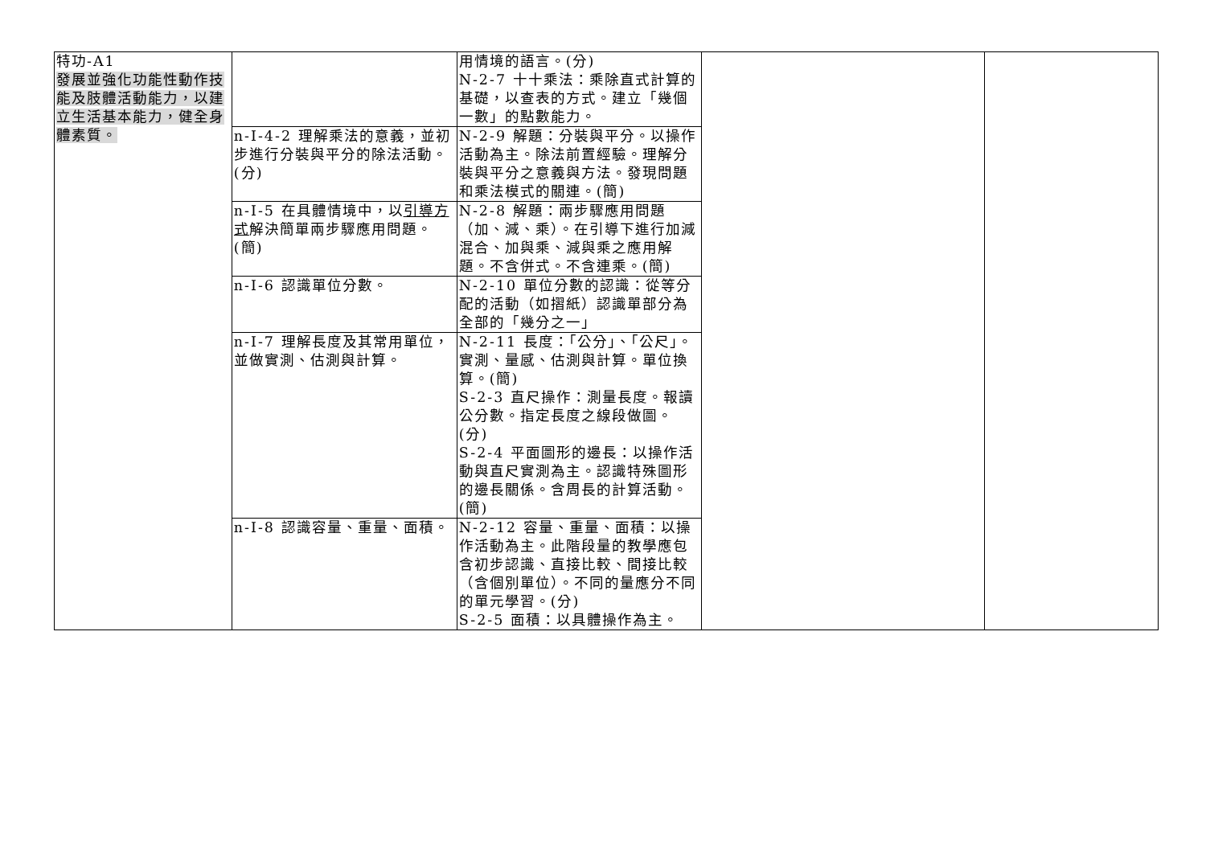| 特功-A1 發展並強化功能性動作技能及肢體活動能力，以建立生活基本能力，健全身體素質。 | | 用情境的語言。(分) N-2-7 十十乘法：乘除直式計算的基礎，以查表的方式。建立「幾個一數」的點數能力。 | | |
| | n-I-4-2 理解乘法的意義，並初步進行分裝與平分的除法活動。(分) | N-2-9 解題：分裝與平分。以操作活動為主。除法前置經驗。理解分裝與平分之意義與方法。發現問題和乘法模式的關連。(簡) | | |
| | n-I-5 在具體情境中，以 引導方式 解決簡單兩步驟應用問題。(簡) | N-2-8 解題：兩步驟應用問題（加、減、乘）。在引導下進行加減混合、加與乘、減與乘之應用解題。不含併式。不含連乘。(簡) | | |
| | n-I-6 認識單位分數。 | N-2-10 單位分數的認識：從等分配的活動（如摺紙）認識單部分為全部的「幾分之一」 | | |
| | n-I-7 理解長度及其常用單位，並做實測、估測與計算。 | N-2-11 長度：「公分」、「公尺」。實測、量感、估測與計算。單位換算。(簡) S-2-3 直尺操作：測量長度。報讀公分數。指定長度之線段做圖。(分) S-2-4 平面圖形的邊長：以操作活動與直尺實測為主。認識特殊圖形的邊長關係。含周長的計算活動。(簡) | | |
| | n-I-8 認識容量、重量、面積。 | N-2-12 容量、重量、面積：以操作活動為主。此階段量的教學應包含初步認識、直接比較、間接比較（含個別單位）。不同的量應分不同的單元學習。(分) S-2-5 面積：以具體操作為主。 | | |